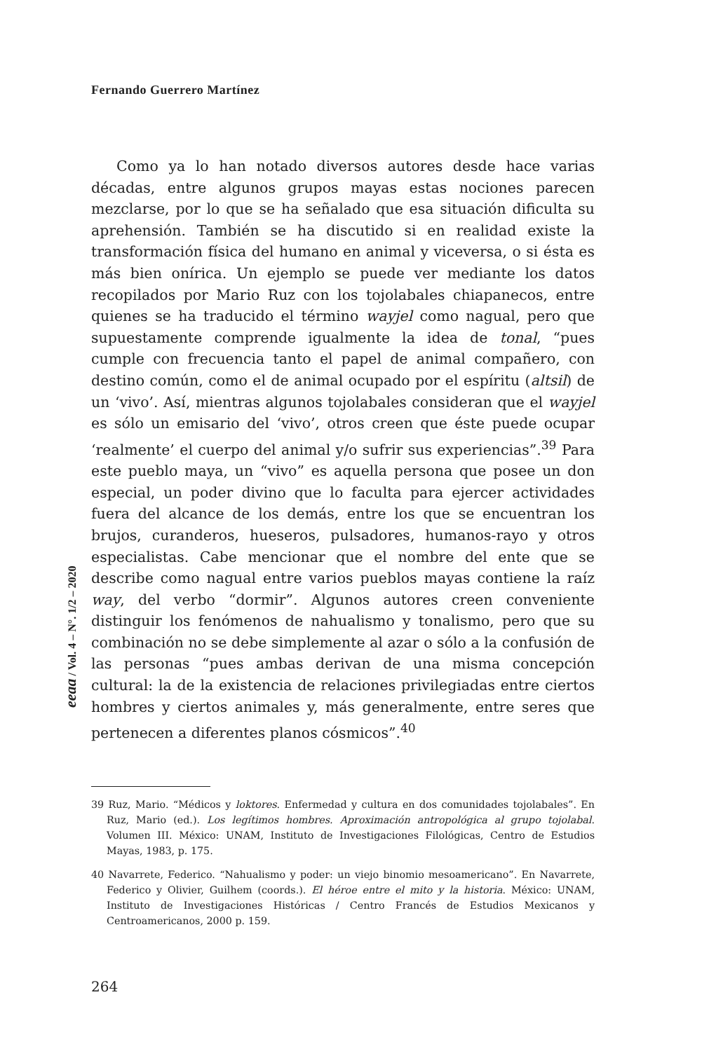Fernando Guerrero Martínez
Como ya lo han notado diversos autores desde hace varias décadas, entre algunos grupos mayas estas nociones parecen mezclarse, por lo que se ha señalado que esa situación dificulta su aprehensión. También se ha discutido si en realidad existe la transformación física del humano en animal y viceversa, o si ésta es más bien onírica. Un ejemplo se puede ver mediante los datos recopilados por Mario Ruz con los tojolabales chiapanecos, entre quienes se ha traducido el término wayjel como nagual, pero que supuestamente comprende igualmente la idea de tonal, “pues cumple con frecuencia tanto el papel de animal compañero, con destino común, como el de animal ocupado por el espíritu (altsil) de un ‘vivo’. Así, mientras algunos tojolabales consideran que el wayjel es sólo un emisario del ‘vivo’, otros creen que éste puede ocupar ‘realmente’ el cuerpo del animal y/o sufrir sus experiencias”.<sup>39</sup> Para este pueblo maya, un “vivo” es aquella persona que posee un don especial, un poder divino que lo faculta para ejercer actividades fuera del alcance de los demás, entre los que se encuentran los brujos, curanderos, hueseros, pulsadores, humanos-rayo y otros especialistas. Cabe mencionar que el nombre del ente que se describe como nagual entre varios pueblos mayas contiene la raíz way, del verbo “dormir”. Algunos autores creen conveniente distinguir los fenómenos de nahualismo y tonalismo, pero que su combinación no se debe simplemente al azar o sólo a la confusión de las personas “pues ambas derivan de una misma concepción cultural: la de la existencia de relaciones privilegiadas entre ciertos hombres y ciertos animales y, más generalmente, entre seres que pertenecen a diferentes planos cósmicos”.<sup>40</sup>
39 Ruz, Mario. “Médicos y loktores. Enfermedad y cultura en dos comunidades tojolabales”. En Ruz, Mario (ed.). Los legítimos hombres. Aproximación antropológica al grupo tojolabal. Volumen III. México: UNAM, Instituto de Investigaciones Filológicas, Centro de Estudios Mayas, 1983, p. 175.
40 Navarrete, Federico. “Nahualismo y poder: un viejo binomio mesoamericano”. En Navarrete, Federico y Olivier, Guilhem (coords.). El héroe entre el mito y la historia. México: UNAM, Instituto de Investigaciones Históricas / Centro Francés de Estudios Mexicanos y Centroamericanos, 2000 p. 159.
eeaa / Vol. 4 – N°. 1/2 – 2020
264